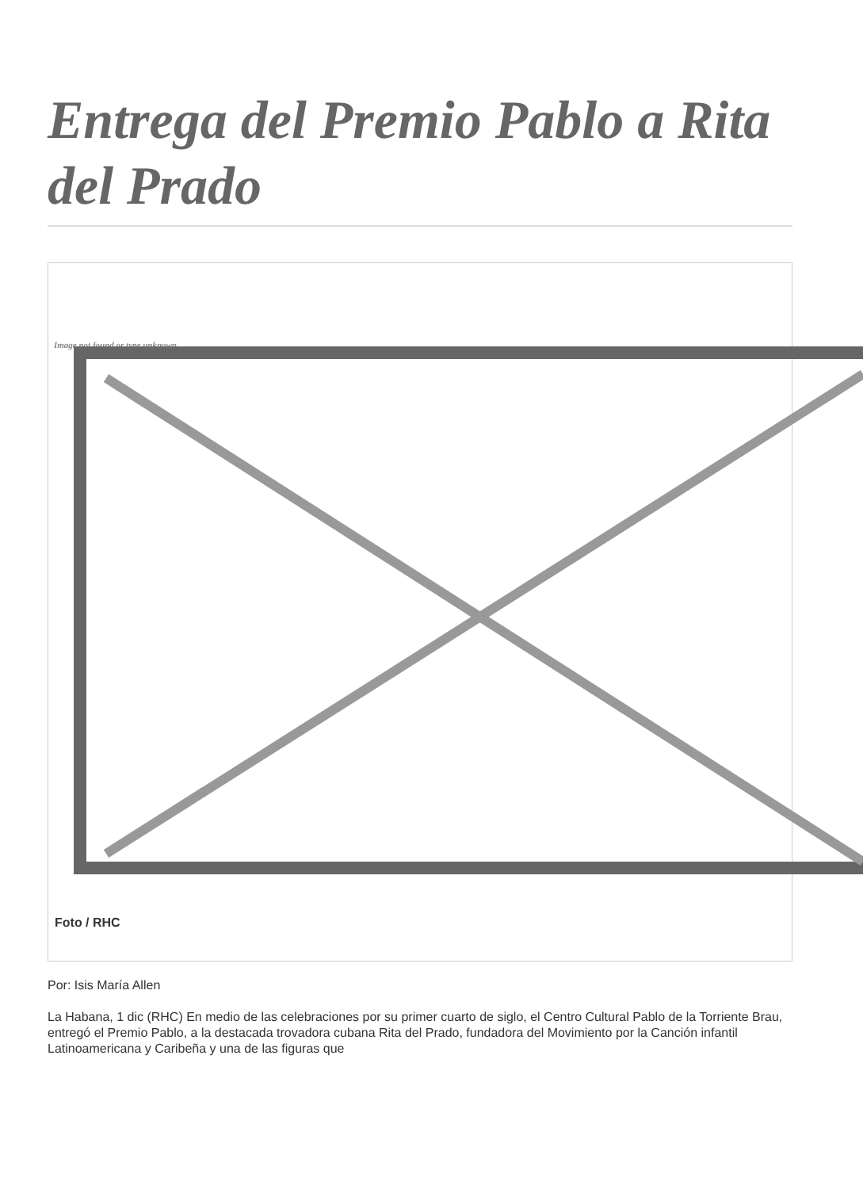Entrega del Premio Pablo a Rita del Prado
Image not found or type unknown
Foto / RHC
Por: Isis María Allen
La Habana, 1 dic (RHC) En medio de las celebraciones por su primer cuarto de siglo, el Centro Cultural Pablo de la Torriente Brau, entregó el Premio Pablo, a la destacada trovadora cubana Rita del Prado, fundadora del Movimiento por la Canción infantil Latinoamericana y Caribeña y una de las figuras que